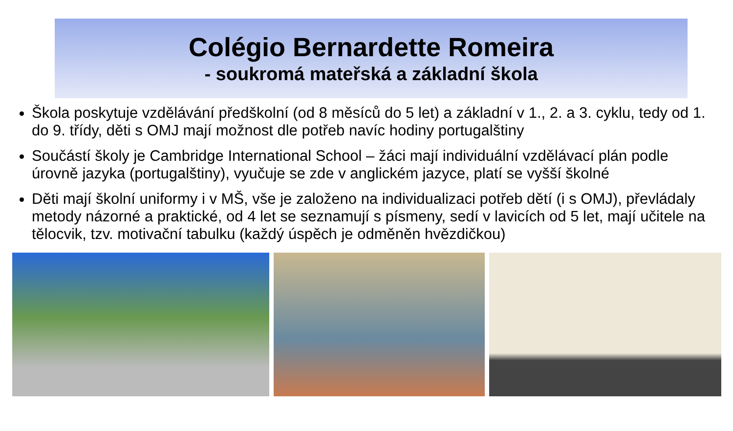Colégio Bernardette Romeira
- soukromá mateřská a základní škola
Škola poskytuje vzdělávání předškolní (od 8 měsíců do 5 let) a základní v 1., 2. a 3. cyklu, tedy od 1. do 9. třídy, děti s OMJ mají možnost dle potřeb navíc hodiny portugalštiny
Součástí školy je Cambridge International School – žáci mají individuální vzdělávací plán podle úrovně jazyka (portugalštiny), vyučuje se zde v anglickém jazyce, platí se vyšší školné
Děti mají školní uniformy i v MŠ, vše je založeno na individualizaci potřeb dětí (i s OMJ), převládaly metody názorné a praktické, od 4 let se seznamují s písmeny, sedí v lavicích od 5 let, mají učitele na tělocvik, tzv. motivační tabulku (každý úspěch je odměněn hvězdičkou)